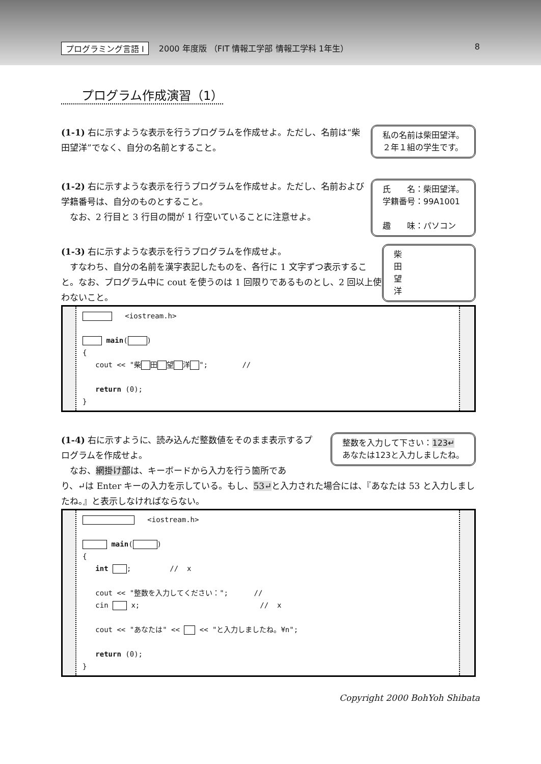プログラミング言語 I 2000 年度版 （FIT 情報工学部 情報工学科 1年生） 8
プログラム作成演習（1）
(1-1) 右に示すような表示を行うプログラムを作成せよ。ただし、名前は“柴田望洋”でなく、自分の名前とすること。
私の名前は柴田望洋。
２年１組の学生です。
(1-2) 右に示すような表示を行うプログラムを作成せよ。ただし、名前および学籍番号は、自分のものとすること。
　なお、2 行目と 3 行目の間が 1 行空いていることに注意せよ。
氏　　名：柴田望洋。
学籍番号：99A1001
趣　　味：パソコン
(1-3) 右に示すような表示を行うプログラムを作成せよ。
　すなわち、自分の名前を漢字表記したものを、各行に 1 文字ずつ表示すること。なお、プログラム中に cout を使うのは 1 回限りであるものとし、2 回以上使わないこと。
柴
田
望
洋
   <iostream.h>

 main( )
{
   cout << "柴 田 望 洋 ";        //

   return (0);
}
(1-4) 右に示すように、読み込んだ整数値をそのまま表示するプログラムを作成せよ。
　なお、網掛け部は、キーボードから入力を行う箇所であ
整数を入力して下さい：123↵
あなたは123と入力しましたね。
り、↵は Enter キーの入力を示している。もし、53↵と入力された場合には、『あなたは 53 と入力しましたね。』と表示しなければならない。
   <iostream.h>

 main( )
{
   int  ;         //  x

   cout << "整数を入力してください：";      //
   cin  x;                            //  x

   cout << "あなたは" <<  << "と入力しましたね。¥n";

   return (0);
}
Copyright 2000 BohYoh Shibata